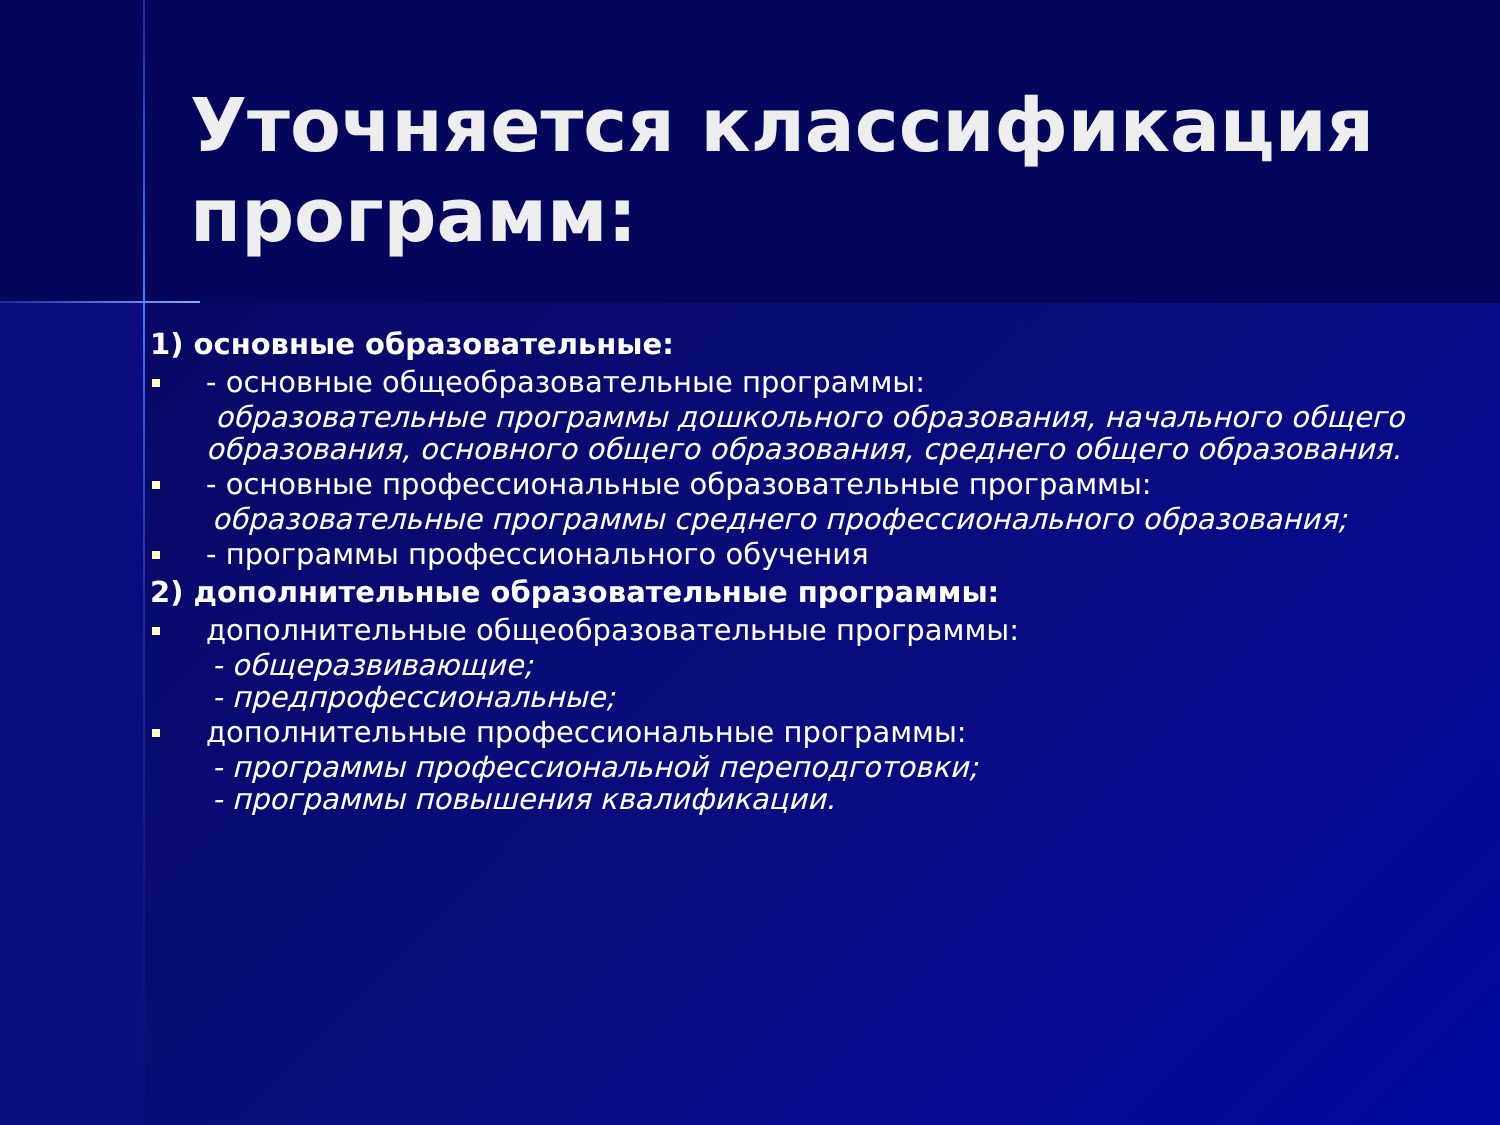Уточняется классификация программ:
1) основные образовательные:
- основные общеобразовательные программы:
образовательные программы дошкольного образования, начального общего образования, основного общего образования, среднего общего образования.
- основные профессиональные образовательные программы:
образовательные программы среднего профессионального образования;
- программы профессионального обучения
2) дополнительные образовательные программы:
дополнительные общеобразовательные программы:
- общеразвивающие;
- предпрофессиональные;
дополнительные профессиональные программы:
- программы профессиональной переподготовки;
- программы повышения квалификации.